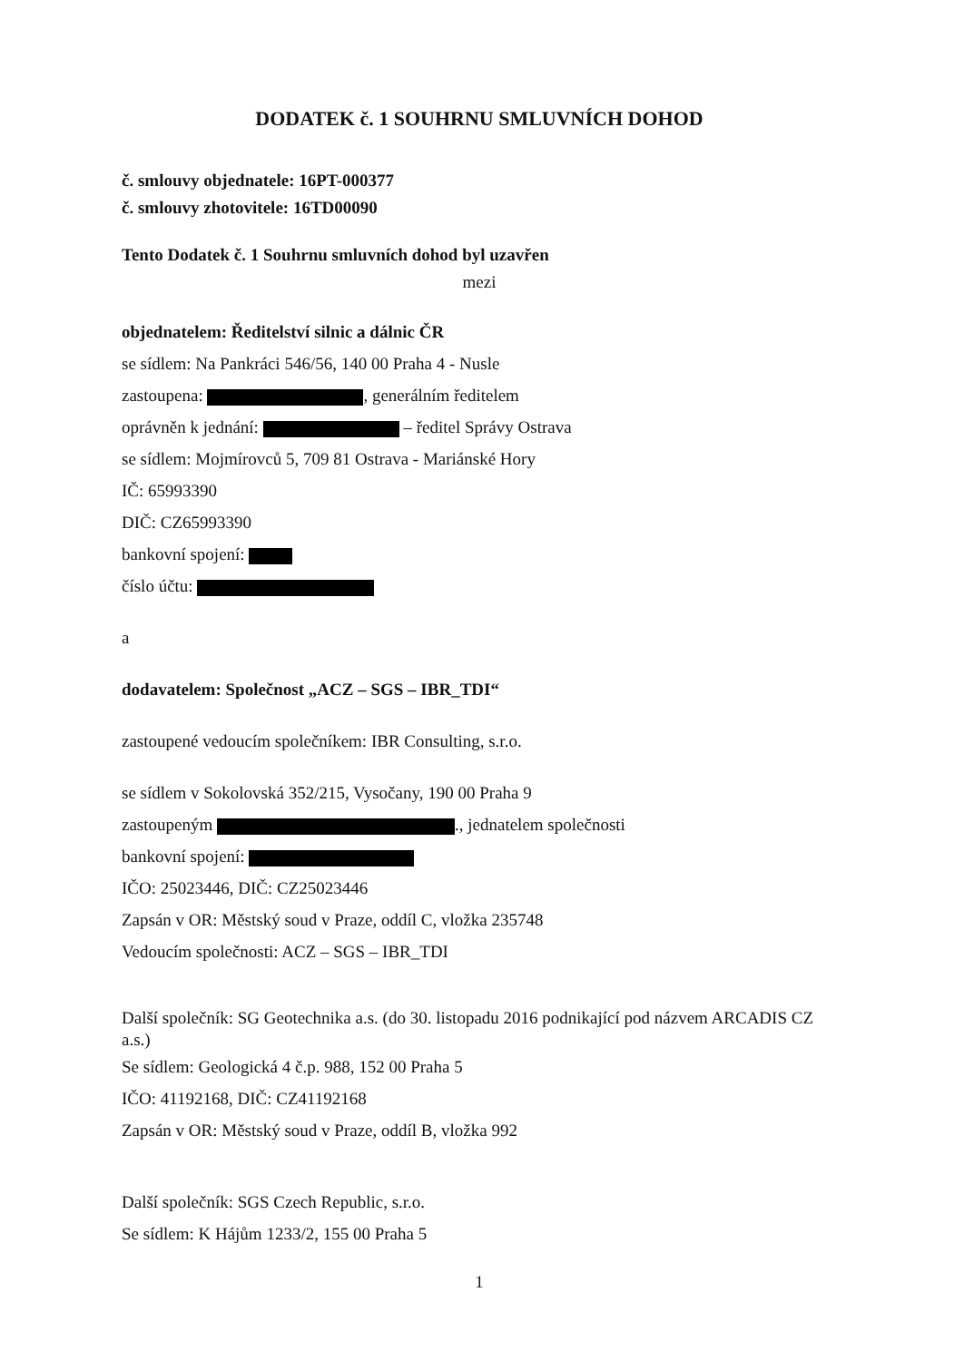DODATEK č. 1 SOUHRNU SMLUVNÍCH DOHOD
č. smlouvy objednatele: 16PT-000377
č. smlouvy zhotovitele: 16TD00090
Tento Dodatek č. 1 Souhrnu smluvních dohod byl uzavřen
mezi
objednatelem: Ředitelství silnic a dálnic ČR
se sídlem: Na Pankráci 546/56, 140 00 Praha 4 - Nusle
zastoupena: , generálním ředitelem
oprávněn k jednání: – ředitel Správy Ostrava
se sídlem: Mojmírovců 5, 709 81 Ostrava - Mariánské Hory
IČ: 65993390
DIČ: CZ65993390
bankovní spojení:
číslo účtu:
a
dodavatelem: Společnost „ACZ – SGS – IBR_TDI“
zastoupené vedoucím společníkem: IBR Consulting, s.r.o.
se sídlem v Sokolovská 352/215, Vysočany, 190 00 Praha 9
zastoupeným ., jednatelem společnosti
bankovní spojení:
IČO: 25023446, DIČ: CZ25023446
Zapsán v OR: Městský soud v Praze, oddíl C, vložka 235748
Vedoucím společnosti: ACZ – SGS – IBR_TDI
Další společník: SG Geotechnika a.s. (do 30. listopadu 2016 podnikající pod názvem ARCADIS CZ a.s.)
Se sídlem: Geologická 4 č.p. 988, 152 00 Praha 5
IČO: 41192168, DIČ: CZ41192168
Zapsán v OR: Městský soud v Praze, oddíl B, vložka 992
Další společník: SGS Czech Republic, s.r.o.
Se sídlem: K Hájům 1233/2, 155 00 Praha 5
1